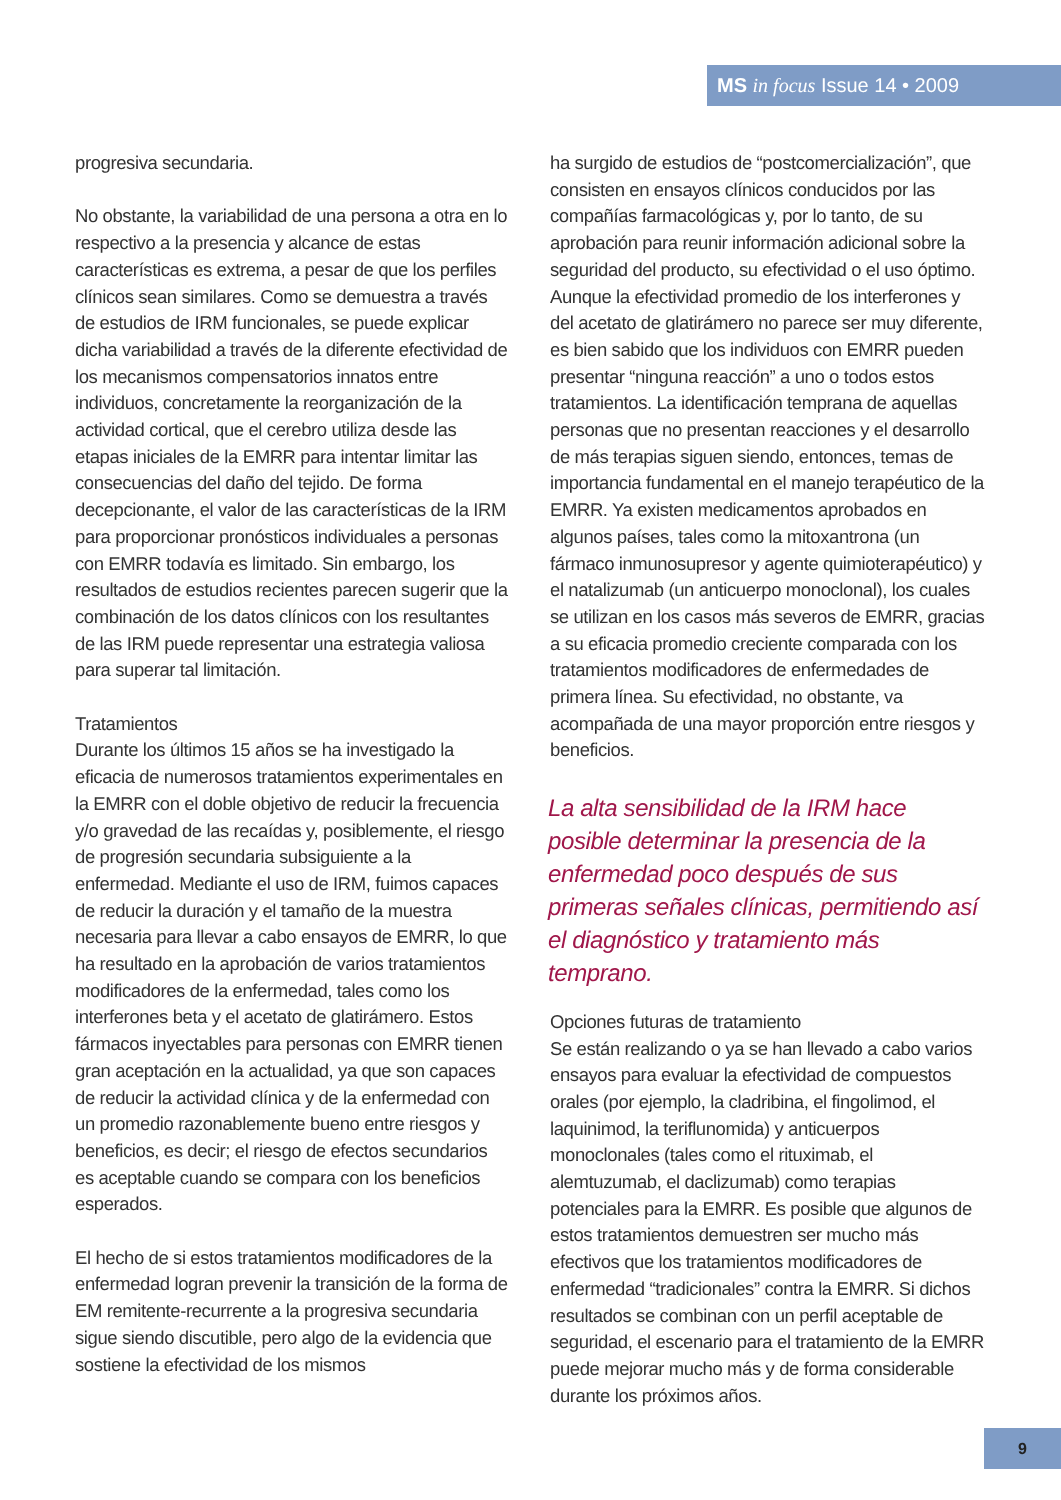MS in focus Issue 14 • 2009
progresiva secundaria.
No obstante, la variabilidad de una persona a otra en lo respectivo a la presencia y alcance de estas características es extrema, a pesar de que los perfiles clínicos sean similares. Como se demuestra a través de estudios de IRM funcionales, se puede explicar dicha variabilidad a través de la diferente efectividad de los mecanismos compensatorios innatos entre individuos, concretamente la reorganización de la actividad cortical, que el cerebro utiliza desde las etapas iniciales de la EMRR para intentar limitar las consecuencias del daño del tejido. De forma decepcionante, el valor de las características de la IRM para proporcionar pronósticos individuales a personas con EMRR todavía es limitado. Sin embargo, los resultados de estudios recientes parecen sugerir que la combinación de los datos clínicos con los resultantes de las IRM puede representar una estrategia valiosa para superar tal limitación.
Tratamientos
Durante los últimos 15 años se ha investigado la eficacia de numerosos tratamientos experimentales en la EMRR con el doble objetivo de reducir la frecuencia y/o gravedad de las recaídas y, posiblemente, el riesgo de progresión secundaria subsiguiente a la enfermedad. Mediante el uso de IRM, fuimos capaces de reducir la duración y el tamaño de la muestra necesaria para llevar a cabo ensayos de EMRR, lo que ha resultado en la aprobación de varios tratamientos modificadores de la enfermedad, tales como los interferones beta y el acetato de glatirámero. Estos fármacos inyectables para personas con EMRR tienen gran aceptación en la actualidad, ya que son capaces de reducir la actividad clínica y de la enfermedad con un promedio razonablemente bueno entre riesgos y beneficios, es decir; el riesgo de efectos secundarios es aceptable cuando se compara con los beneficios esperados.
El hecho de si estos tratamientos modificadores de la enfermedad logran prevenir la transición de la forma de EM remitente-recurrente a la progresiva secundaria sigue siendo discutible, pero algo de la evidencia que sostiene la efectividad de los mismos
ha surgido de estudios de “postcomercialización”, que consisten en ensayos clínicos conducidos por las compañías farmacológicas y, por lo tanto, de su aprobación para reunir información adicional sobre la seguridad del producto, su efectividad o el uso óptimo. Aunque la efectividad promedio de los interferones y del acetato de glatirámero no parece ser muy diferente, es bien sabido que los individuos con EMRR pueden presentar “ninguna reacción” a uno o todos estos tratamientos. La identificación temprana de aquellas personas que no presentan reacciones y el desarrollo de más terapias siguen siendo, entonces, temas de importancia fundamental en el manejo terapéutico de la EMRR. Ya existen medicamentos aprobados en algunos países, tales como la mitoxantrona (un fármaco inmunosupresor y agente quimioterapéutico) y el natalizumab (un anticuerpo monoclonal), los cuales se utilizan en los casos más severos de EMRR, gracias a su eficacia promedio creciente comparada con los tratamientos modificadores de enfermedades de primera línea. Su efectividad, no obstante, va acompañada de una mayor proporción entre riesgos y beneficios.
La alta sensibilidad de la IRM hace posible determinar la presencia de la enfermedad poco después de sus primeras señales clínicas, permitiendo así el diagnóstico y tratamiento más temprano.
Opciones futuras de tratamiento
Se están realizando o ya se han llevado a cabo varios ensayos para evaluar la efectividad de compuestos orales (por ejemplo, la cladribina, el fingolimod, el laquinimod, la teriflunomida) y anticuerpos monoclonales (tales como el rituximab, el alemtuzumab, el daclizumab) como terapias potenciales para la EMRR. Es posible que algunos de estos tratamientos demuestren ser mucho más efectivos que los tratamientos modificadores de enfermedad “tradicionales” contra la EMRR. Si dichos resultados se combinan con un perfil aceptable de seguridad, el escenario para el tratamiento de la EMRR puede mejorar mucho más y de forma considerable durante los próximos años.
9